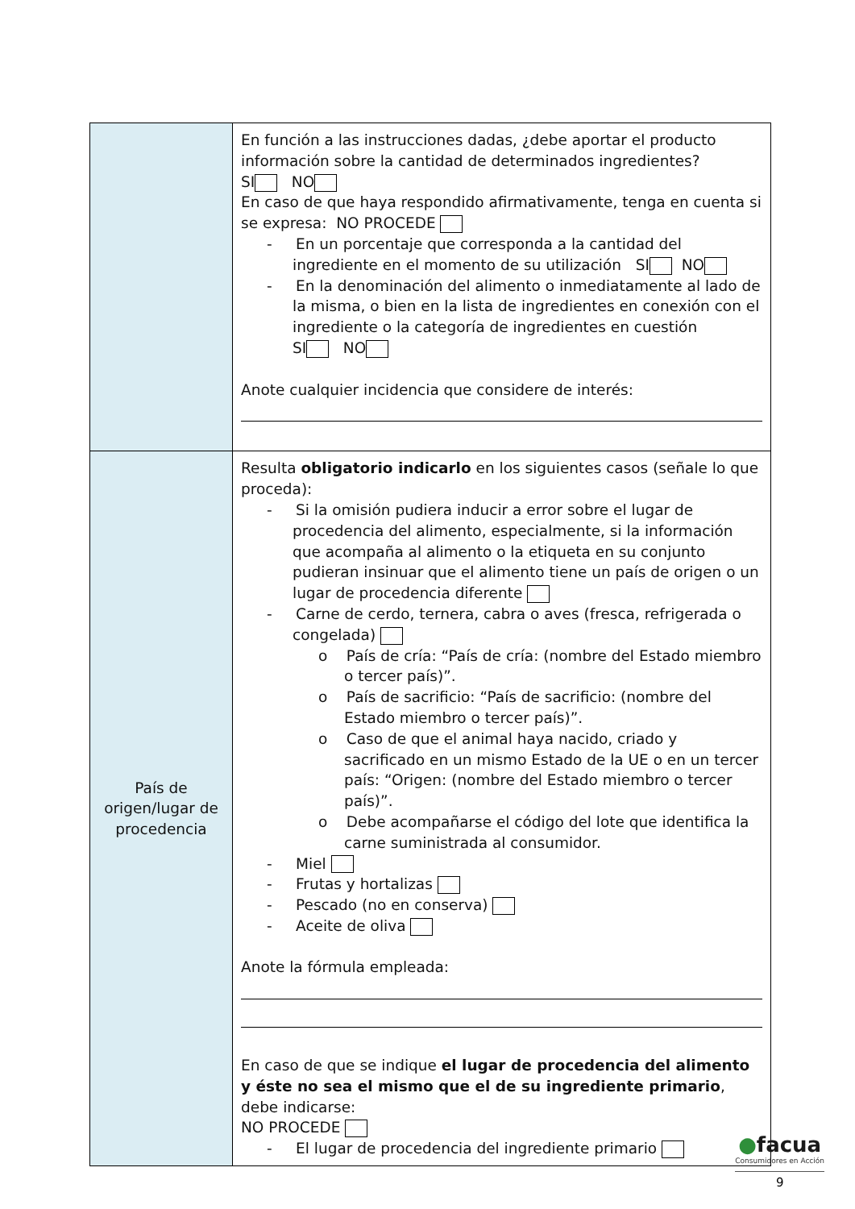| | En función a las instrucciones dadas, ¿debe aportar el producto información sobre la cantidad de determinados ingredientes? SI NO En caso de que haya respondido afirmativamente, tenga en cuenta si se expresa: NO PROCEDE - En un porcentaje que corresponda a la cantidad del ingrediente en el momento de su utilización SI NO - En la denominación del alimento o inmediatamente al lado de la misma, o bien en la lista de ingredientes en conexión con el ingrediente o la categoría de ingredientes en cuestión SI NO Anote cualquier incidencia que considere de interés: |
| País de origen/lugar de procedencia | Resulta obligatorio indicarlo en los siguientes casos (señale lo que proceda): - Si la omisión pudiera inducir a error sobre el lugar de procedencia del alimento, especialmente, si la información que acompaña al alimento o la etiqueta en su conjunto pudieran insinuar que el alimento tiene un país de origen o un lugar de procedencia diferente - Carne de cerdo, ternera, cabra o aves (fresca, refrigerada o congelada) o País de cría: “País de cría: (nombre del Estado miembro o tercer país)”. o País de sacrificio: “País de sacrificio: (nombre del Estado miembro o tercer país)”. o Caso de que el animal haya nacido, criado y sacrificado en un mismo Estado de la UE o en un tercer país: “Origen: (nombre del Estado miembro o tercer país)”. o Debe acompañarse el código del lote que identifica la carne suministrada al consumidor. - Miel - Frutas y hortalizas - Pescado (no en conserva) - Aceite de oliva Anote la fórmula empleada: En caso de que se indique el lugar de procedencia del alimento y éste no sea el mismo que el de su ingrediente primario , debe indicarse: NO PROCEDE - El lugar de procedencia del ingrediente primario |
●facua
Consumidores en Acción
9